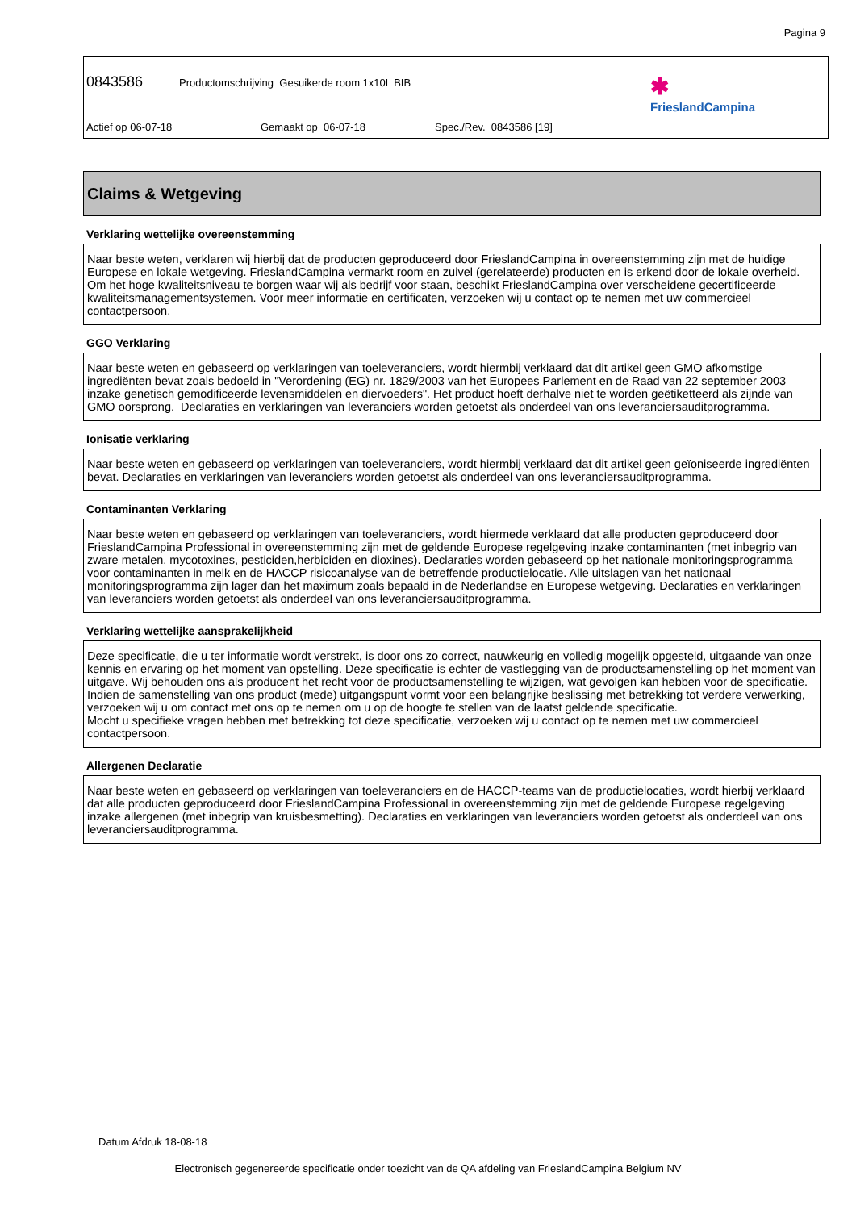Pagina 9
0843586 Productomschrijving Gesuikerde room 1x10L BIB
Actief op 06-07-18 Gemaakt op 06-07-18 Spec./Rev. 0843586 [19]
✱
FrieslandCampina
Claims & Wetgeving
Verklaring wettelijke overeenstemming
Naar beste weten, verklaren wij hierbij dat de producten geproduceerd door FrieslandCampina in overeenstemming zijn met de huidige Europese en lokale wetgeving. FrieslandCampina vermarkt room en zuivel (gerelateerde) producten en is erkend door de lokale overheid. Om het hoge kwaliteitsniveau te borgen waar wij als bedrijf voor staan, beschikt FrieslandCampina over verscheidene gecertificeerde kwaliteitsmanagementsystemen. Voor meer informatie en certificaten, verzoeken wij u contact op te nemen met uw commercieel contactpersoon.
GGO Verklaring
Naar beste weten en gebaseerd op verklaringen van toeleveranciers, wordt hiermbij verklaard dat dit artikel geen GMO afkomstige ingrediënten bevat zoals bedoeld in "Verordening (EG) nr. 1829/2003 van het Europees Parlement en de Raad van 22 september 2003 inzake genetisch gemodificeerde levensmiddelen en diervoeders". Het product hoeft derhalve niet te worden geëtiketteerd als zijnde van GMO oorsprong. Declaraties en verklaringen van leveranciers worden getoetst als onderdeel van ons leveranciersauditprogramma.
Ionisatie verklaring
Naar beste weten en gebaseerd op verklaringen van toeleveranciers, wordt hiermbij verklaard dat dit artikel geen geïoniseerde ingrediënten bevat. Declaraties en verklaringen van leveranciers worden getoetst als onderdeel van ons leveranciersauditprogramma.
Contaminanten Verklaring
Naar beste weten en gebaseerd op verklaringen van toeleveranciers, wordt hiermede verklaard dat alle producten geproduceerd door FrieslandCampina Professional in overeenstemming zijn met de geldende Europese regelgeving inzake contaminanten (met inbegrip van zware metalen, mycotoxines, pesticiden,herbiciden en dioxines). Declaraties worden gebaseerd op het nationale monitoringsprogramma voor contaminanten in melk en de HACCP risicoanalyse van de betreffende productielocatie. Alle uitslagen van het nationaal monitoringsprogramma zijn lager dan het maximum zoals bepaald in de Nederlandse en Europese wetgeving. Declaraties en verklaringen van leveranciers worden getoetst als onderdeel van ons leveranciersauditprogramma.
Verklaring wettelijke aansprakelijkheid
Deze specificatie, die u ter informatie wordt verstrekt, is door ons zo correct, nauwkeurig en volledig mogelijk opgesteld, uitgaande van onze kennis en ervaring op het moment van opstelling. Deze specificatie is echter de vastlegging van de productsamenstelling op het moment van uitgave. Wij behouden ons als producent het recht voor de productsamenstelling te wijzigen, wat gevolgen kan hebben voor de specificatie. Indien de samenstelling van ons product (mede) uitgangspunt vormt voor een belangrijke beslissing met betrekking tot verdere verwerking, verzoeken wij u om contact met ons op te nemen om u op de hoogte te stellen van de laatst geldende specificatie.
Mocht u specifieke vragen hebben met betrekking tot deze specificatie, verzoeken wij u contact op te nemen met uw commercieel contactpersoon.
Allergenen Declaratie
Naar beste weten en gebaseerd op verklaringen van toeleveranciers en de HACCP-teams van de productielocaties, wordt hierbij verklaard dat alle producten geproduceerd door FrieslandCampina Professional in overeenstemming zijn met de geldende Europese regelgeving inzake allergenen (met inbegrip van kruisbesmetting). Declaraties en verklaringen van leveranciers worden getoetst als onderdeel van ons leveranciersauditprogramma.
Datum Afdruk 18-08-18
Electronisch gegenereerde specificatie onder toezicht van de QA afdeling van FrieslandCampina Belgium NV